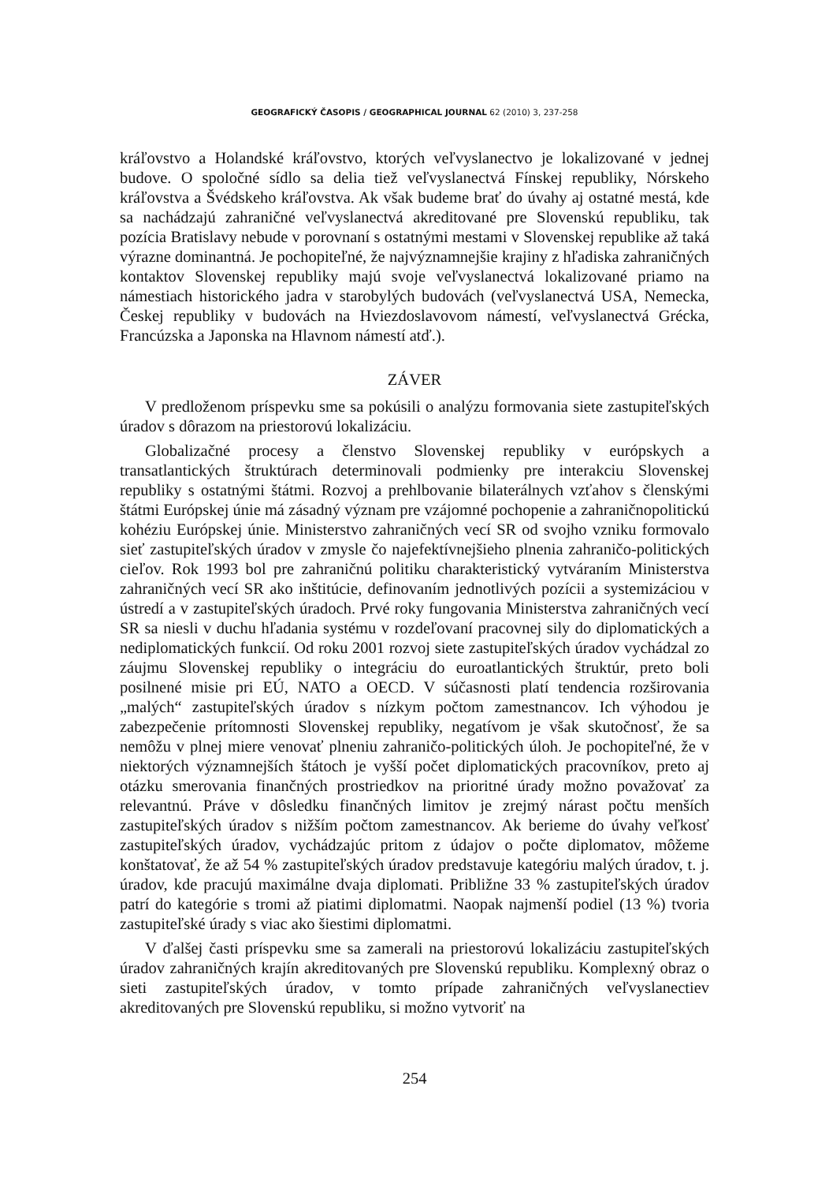GEOGRAFICKÝ ČASOPIS / GEOGRAPHICAL JOURNAL 62 (2010) 3, 237-258
kráľovstvo a Holandské kráľovstvo, ktorých veľvyslanectvo je lokalizované v jednej budove. O spoločné sídlo sa delia tiež veľvyslanectvá Fínskej republiky, Nórskeho kráľovstva a Švédskeho kráľovstva. Ak však budeme brať do úvahy aj ostatné mestá, kde sa nachádzajú zahraničné veľvyslanectvá akreditované pre Slovenskú republiku, tak pozícia Bratislavy nebude v porovnaní s ostatnými mestami v Slovenskej republike až taká výrazne dominantná. Je pochopiteľné, že najvýznamnejšie krajiny z hľadiska zahraničných kontaktov Slovenskej republiky majú svoje veľvyslanectvá lokalizované priamo na námestiach historického jadra v starobylých budovách (veľvyslanectvá USA, Nemecka, Českej republiky v budovách na Hviezdoslavovom námestí, veľvyslanectvá Grécka, Francúzska a Japonska na Hlavnom námestí atď.).
ZÁVER
V predloženom príspevku sme sa pokúsili o analýzu formovania siete zastupiteľských úradov s dôrazom na priestorovú lokalizáciu.
Globalizačné procesy a členstvo Slovenskej republiky v európskych a transatlantických štruktúrach determinovali podmienky pre interakciu Slovenskej republiky s ostatnými štátmi. Rozvoj a prehlbovanie bilaterálnych vzťahov s členskými štátmi Európskej únie má zásadný význam pre vzájomné pochopenie a zahraničnopolitickú kohéziu Európskej únie. Ministerstvo zahraničných vecí SR od svojho vzniku formovalo sieť zastupiteľských úradov v zmysle čo najefektívnejšieho plnenia zahraničo-politických cieľov. Rok 1993 bol pre zahraničnú politiku charakteristický vytváraním Ministerstva zahraničných vecí SR ako inštitúcie, definovaním jednotlivých pozícii a systemizáciou v ústredí a v zastupiteľských úradoch. Prvé roky fungovania Ministerstva zahraničných vecí SR sa niesli v duchu hľadania systému v rozdeľovaní pracovnej sily do diplomatických a nediplomatických funkcií. Od roku 2001 rozvoj siete zastupiteľských úradov vychádzal zo záujmu Slovenskej republiky o integráciu do euroatlantických štruktúr, preto boli posilnené misie pri EÚ, NATO a OECD. V súčasnosti platí tendencia rozširovania „malých“ zastupiteľských úradov s nízkym počtom zamestnancov. Ich výhodou je zabezpečenie prítomnosti Slovenskej republiky, negatívom je však skutočnosť, že sa nemôžu v plnej miere venovať plneniu zahraničo-politických úloh. Je pochopiteľné, že v niektorých významnejších štátoch je vyšší počet diplomatických pracovníkov, preto aj otázku smerovania finančných prostriedkov na prioritné úrady možno považovať za relevantnú. Práve v dôsledku finančných limitov je zrejmý nárast počtu menších zastupiteľských úradov s nižším počtom zamestnancov. Ak berieme do úvahy veľkosť zastupiteľských úradov, vychádzajúc pritom z údajov o počte diplomatov, môžeme konštatovať, že až 54 % zastupiteľských úradov predstavuje kategóriu malých úradov, t. j. úradov, kde pracujú maximálne dvaja diplomati. Približne 33 % zastupiteľských úradov patrí do kategórie s tromi až piatimi diplomatmi. Naopak najmenší podiel (13 %) tvoria zastupiteľské úrady s viac ako šiestimi diplomatmi.
V ďalšej časti príspevku sme sa zamerali na priestorovú lokalizáciu zastupiteľských úradov zahraničných krajín akreditovaných pre Slovenskú republiku. Komplexný obraz o sieti zastupiteľských úradov, v tomto prípade zahraničných veľvyslanectiev akreditovaných pre Slovenskú republiku, si možno vytvoriť na
254